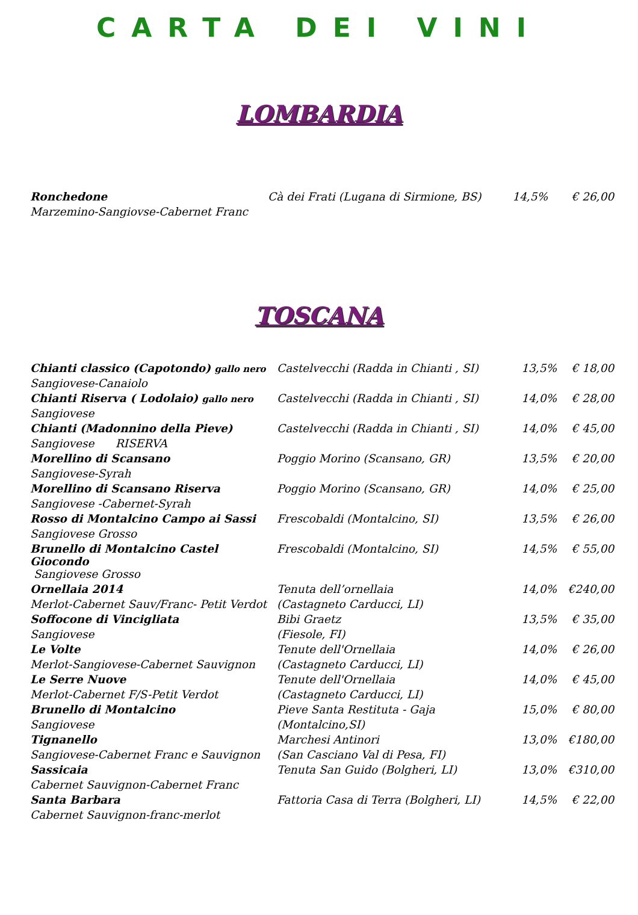CARTA DEI VINI
LOMBARDIA
| Ronchedone | Cà dei Frati (Lugana di Sirmione, BS) | 14,5% | € 26,00 |
| Marzemino-Sangiovse-Cabernet Franc | | | |
TOSCANA
| Chianti classico (Capotondo) gallo nero | Castelvecchi (Radda in Chianti , SI) | 13,5% | € 18,00 |
| Sangiovese-Canaiolo | | | |
| Chianti Riserva ( Lodolaio) gallo nero | Castelvecchi (Radda in Chianti , SI) | 14,0% | € 28,00 |
| Sangiovese | | | |
| Chianti (Madonnino della Pieve) | Castelvecchi (Radda in Chianti , SI) | 14,0% | € 45,00 |
| Sangiovese RISERVA | | | |
| Morellino di Scansano | Poggio Morino (Scansano, GR) | 13,5% | € 20,00 |
| Sangiovese-Syrah | | | |
| Morellino di Scansano Riserva | Poggio Morino (Scansano, GR) | 14,0% | € 25,00 |
| Sangiovese -Cabernet-Syrah | | | |
| Rosso di Montalcino Campo ai Sassi | Frescobaldi (Montalcino, SI) | 13,5% | € 26,00 |
| Sangiovese Grosso | | | |
| Brunello di Montalcino Castel Giocondo | Frescobaldi (Montalcino, SI) | 14,5% | € 55,00 |
| Sangiovese Grosso | | | |
| Ornellaia 2014 | Tenuta dell’ornellaia | 14,0% | €240,00 |
| Merlot-Cabernet Sauv/Franc- Petit Verdot | (Castagneto Carducci, LI) | | |
| Soffocone di Vincigliata | Bibi Graetz | 13,5% | € 35,00 |
| Sangiovese | (Fiesole, FI) | | |
| Le Volte | Tenute dell'Ornellaia | 14,0% | € 26,00 |
| Merlot-Sangiovese-Cabernet Sauvignon | (Castagneto Carducci, LI) | | |
| Le Serre Nuove | Tenute dell'Ornellaia | 14,0% | € 45,00 |
| Merlot-Cabernet F/S-Petit Verdot | (Castagneto Carducci, LI) | | |
| Brunello di Montalcino | Pieve Santa Restituta - Gaja | 15,0% | € 80,00 |
| Sangiovese | (Montalcino,SI) | | |
| Tignanello | Marchesi Antinori | 13,0% | €180,00 |
| Sangiovese-Cabernet Franc e Sauvignon | (San Casciano Val di Pesa, FI) | | |
| Sassicaia | Tenuta San Guido (Bolgheri, LI) | 13,0% | €310,00 |
| Cabernet Sauvignon-Cabernet Franc | | | |
| Santa Barbara | Fattoria Casa di Terra (Bolgheri, LI) | 14,5% | € 22,00 |
| Cabernet Sauvignon-franc-merlot | | | |